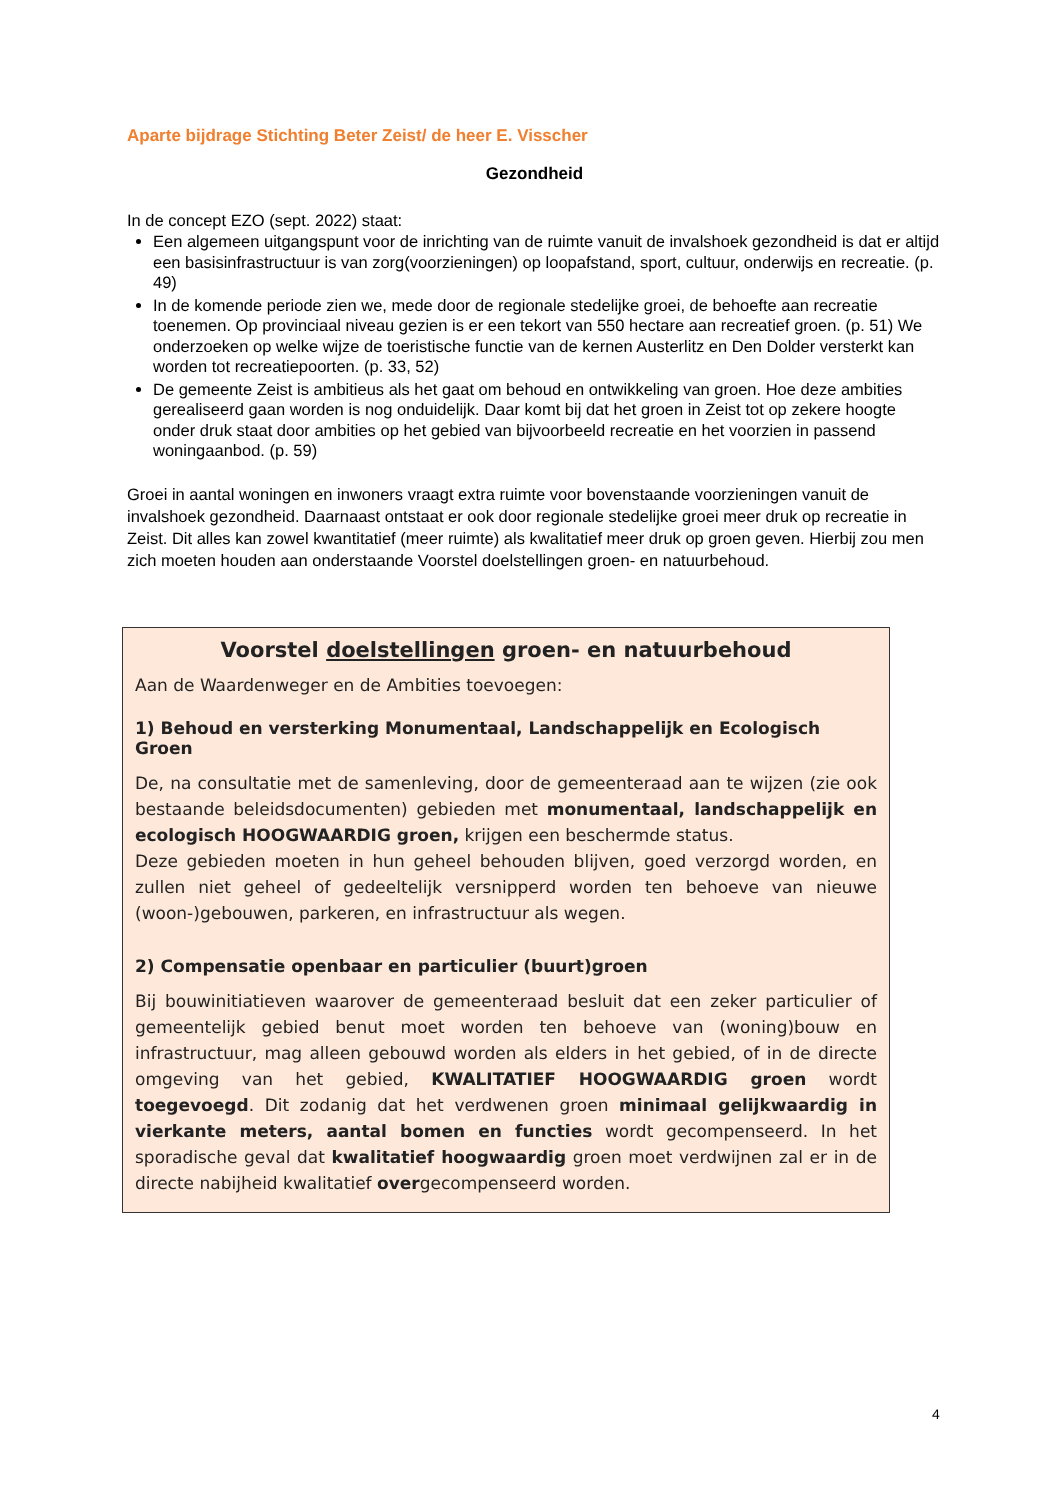Aparte bijdrage Stichting Beter Zeist/ de heer E. Visscher
Gezondheid
In de concept EZO (sept. 2022) staat:
Een algemeen uitgangspunt voor de inrichting van de ruimte vanuit de invalshoek gezondheid is dat er altijd een basisinfrastructuur is van zorg(voorzieningen) op loopafstand, sport, cultuur, onderwijs en recreatie. (p. 49)
In de komende periode zien we, mede door de regionale stedelijke groei, de behoefte aan recreatie toenemen. Op provinciaal niveau gezien is er een tekort van 550 hectare aan recreatief groen. (p. 51) We onderzoeken op welke wijze de toeristische functie van de kernen Austerlitz en Den Dolder versterkt kan worden tot recreatiepoorten. (p. 33, 52)
De gemeente Zeist is ambitieus als het gaat om behoud en ontwikkeling van groen. Hoe deze ambities gerealiseerd gaan worden is nog onduidelijk. Daar komt bij dat het groen in Zeist tot op zekere hoogte onder druk staat door ambities op het gebied van bijvoorbeeld recreatie en het voorzien in passend woningaanbod. (p. 59)
Groei in aantal woningen en inwoners vraagt extra ruimte voor bovenstaande voorzieningen vanuit de invalshoek gezondheid. Daarnaast ontstaat er ook door regionale stedelijke groei meer druk op recreatie in Zeist. Dit alles kan zowel kwantitatief (meer ruimte) als kwalitatief meer druk op groen geven. Hierbij zou men zich moeten houden aan onderstaande Voorstel doelstellingen groen- en natuurbehoud.
Voorstel doelstellingen groen- en natuurbehoud
Aan de Waardenweger en de Ambities toevoegen:
1) Behoud en versterking Monumentaal, Landschappelijk en Ecologisch Groen
De, na consultatie met de samenleving, door de gemeenteraad aan te wijzen (zie ook bestaande beleidsdocumenten) gebieden met monumentaal, landschappelijk en ecologisch HOOGWAARDIG groen, krijgen een beschermde status.
Deze gebieden moeten in hun geheel behouden blijven, goed verzorgd worden, en zullen niet geheel of gedeeltelijk versnipperd worden ten behoeve van nieuwe (woon-)gebouwen, parkeren, en infrastructuur als wegen.
2) Compensatie openbaar en particulier (buurt)groen
Bij bouwinitiatieven waarover de gemeenteraad besluit dat een zeker particulier of gemeentelijk gebied benut moet worden ten behoeve van (woning)bouw en infrastructuur, mag alleen gebouwd worden als elders in het gebied, of in de directe omgeving van het gebied, KWALITATIEF HOOGWAARDIG groen wordt toegevoegd. Dit zodanig dat het verdwenen groen minimaal gelijkwaardig in vierkante meters, aantal bomen en functies wordt gecompenseerd. In het sporadische geval dat kwalitatief hoogwaardig groen moet verdwijnen zal er in de directe nabijheid kwalitatief overgecompenseerd worden.
4